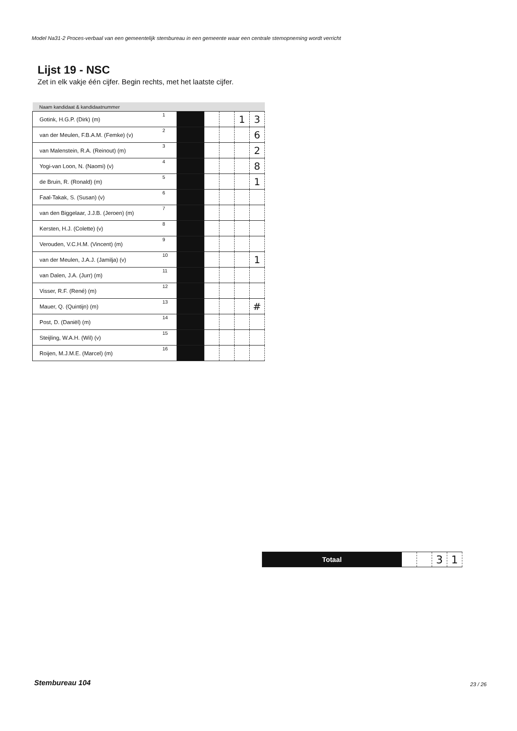Model Na31-2 Proces-verbaal van een gemeentelijk stembureau in een gemeente waar een centrale stemopneming wordt verricht
Lijst 19 - NSC
Zet in elk vakje één cijfer. Begin rechts, met het laatste cijfer.
| Naam kandidaat & kandidaatnummer | | | | | | |
| --- | --- | --- | --- | --- | --- | --- |
| Gotink, H.G.P. (Dirk) (m) | 1 | | | | 1 | 3 |
| van der Meulen, F.B.A.M. (Femke) (v) | 2 | | | | | 6 |
| van Malenstein, R.A. (Reinout) (m) | 3 | | | | | 2 |
| Yogi-van Loon, N. (Naomi) (v) | 4 | | | | | 8 |
| de Bruin, R. (Ronald) (m) | 5 | | | | | 1 |
| Faal-Takak, S. (Susan) (v) | 6 | | | | | |
| van den Biggelaar, J.J.B. (Jeroen) (m) | 7 | | | | | |
| Kersten, H.J. (Colette) (v) | 8 | | | | | |
| Verouden, V.C.H.M. (Vincent) (m) | 9 | | | | | |
| van der Meulen, J.A.J. (Jamilja) (v) | 10 | | | | | 1 |
| van Dalen, J.A. (Jurr) (m) | 11 | | | | | |
| Visser, R.F. (René) (m) | 12 | | | | | |
| Mauer, Q. (Quintijn) (m) | 13 | | | | | # |
| Post, D. (Daniël) (m) | 14 | | | | | |
| Steijling, W.A.H. (Wil) (v) | 15 | | | | | |
| Roijen, M.J.M.E. (Marcel) (m) | 16 | | | | | |
| Totaal | | | 3 | 1 |
Stembureau 104 23 / 26